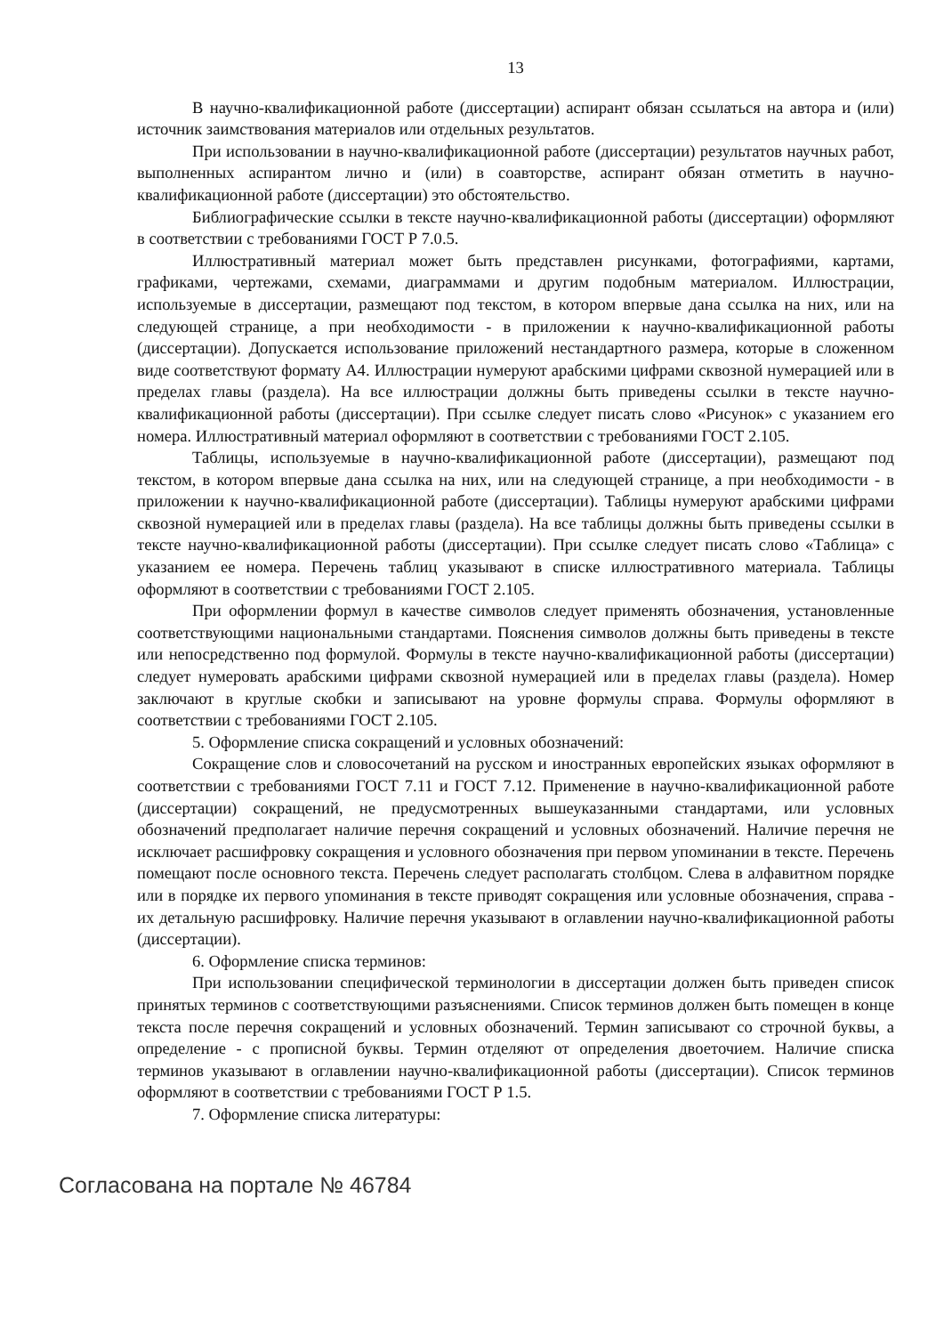13
В научно-квалификационной работе (диссертации) аспирант обязан ссылаться на автора и (или) источник заимствования материалов или отдельных результатов.
При использовании в научно-квалификационной работе (диссертации) результатов научных работ, выполненных аспирантом лично и (или) в соавторстве, аспирант обязан отметить в научно-квалификационной работе (диссертации) это обстоятельство.
Библиографические ссылки в тексте научно-квалификационной работы (диссертации) оформляют в соответствии с требованиями ГОСТ Р 7.0.5.
Иллюстративный материал может быть представлен рисунками, фотографиями, картами, графиками, чертежами, схемами, диаграммами и другим подобным материалом. Иллюстрации, используемые в диссертации, размещают под текстом, в котором впервые дана ссылка на них, или на следующей странице, а при необходимости - в приложении к научно-квалификационной работы (диссертации). Допускается использование приложений нестандартного размера, которые в сложенном виде соответствуют формату А4. Иллюстрации нумеруют арабскими цифрами сквозной нумерацией или в пределах главы (раздела). На все иллюстрации должны быть приведены ссылки в тексте научно-квалификационной работы (диссертации). При ссылке следует писать слово «Рисунок» с указанием его номера. Иллюстративный материал оформляют в соответствии с требованиями ГОСТ 2.105.
Таблицы, используемые в научно-квалификационной работе (диссертации), размещают под текстом, в котором впервые дана ссылка на них, или на следующей странице, а при необходимости - в приложении к научно-квалификационной работе (диссертации). Таблицы нумеруют арабскими цифрами сквозной нумерацией или в пределах главы (раздела). На все таблицы должны быть приведены ссылки в тексте научно-квалификационной работы (диссертации). При ссылке следует писать слово «Таблица» с указанием ее номера. Перечень таблиц указывают в списке иллюстративного материала. Таблицы оформляют в соответствии с требованиями ГОСТ 2.105.
При оформлении формул в качестве символов следует применять обозначения, установленные соответствующими национальными стандартами. Пояснения символов должны быть приведены в тексте или непосредственно под формулой. Формулы в тексте научно-квалификационной работы (диссертации) следует нумеровать арабскими цифрами сквозной нумерацией или в пределах главы (раздела). Номер заключают в круглые скобки и записывают на уровне формулы справа. Формулы оформляют в соответствии с требованиями ГОСТ 2.105.
5. Оформление списка сокращений и условных обозначений:
Сокращение слов и словосочетаний на русском и иностранных европейских языках оформляют в соответствии с требованиями ГОСТ 7.11 и ГОСТ 7.12. Применение в научно-квалификационной работе (диссертации) сокращений, не предусмотренных вышеуказанными стандартами, или условных обозначений предполагает наличие перечня сокращений и условных обозначений. Наличие перечня не исключает расшифровку сокращения и условного обозначения при первом упоминании в тексте. Перечень помещают после основного текста. Перечень следует располагать столбцом. Слева в алфавитном порядке или в порядке их первого упоминания в тексте приводят сокращения или условные обозначения, справа - их детальную расшифровку. Наличие перечня указывают в оглавлении научно-квалификационной работы (диссертации).
6. Оформление списка терминов:
При использовании специфической терминологии в диссертации должен быть приведен список принятых терминов с соответствующими разъяснениями. Список терминов должен быть помещен в конце текста после перечня сокращений и условных обозначений. Термин записывают со строчной буквы, а определение - с прописной буквы. Термин отделяют от определения двоеточием. Наличие списка терминов указывают в оглавлении научно-квалификационной работы (диссертации). Список терминов оформляют в соответствии с требованиями ГОСТ Р 1.5.
7. Оформление списка литературы:
Согласована на портале № 46784